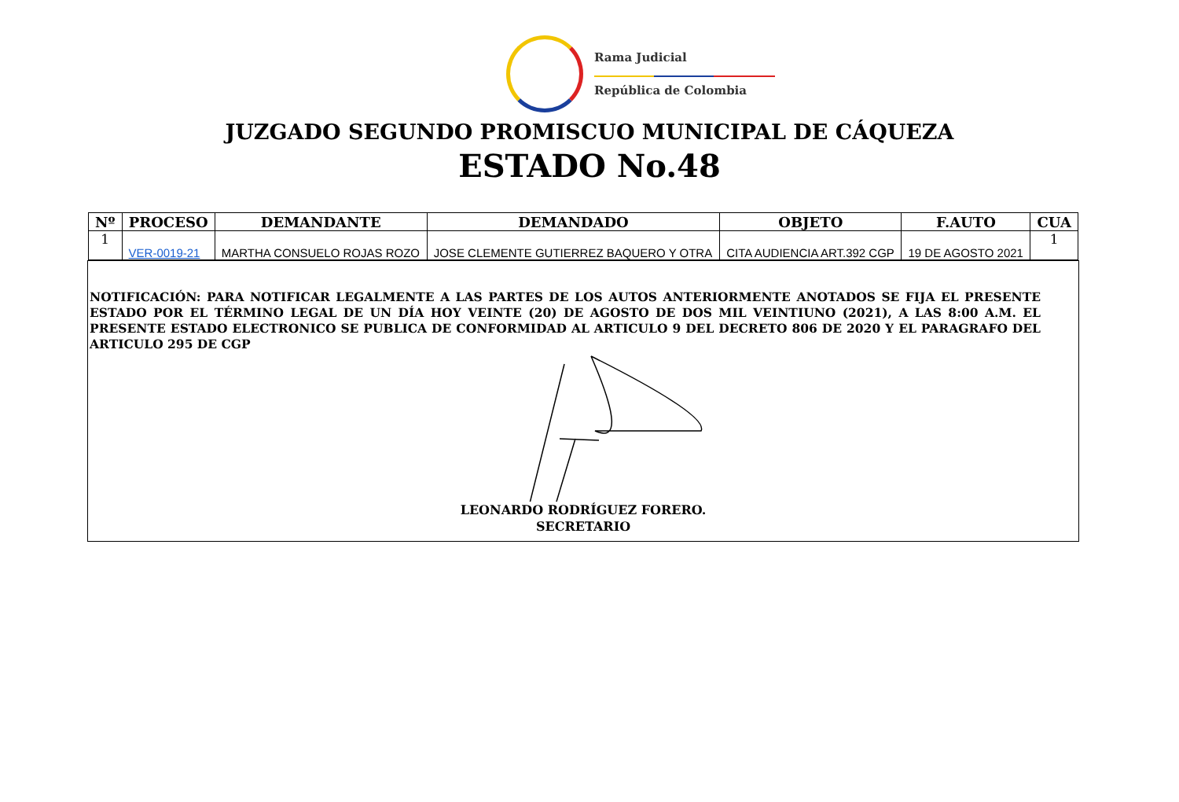Rama Judicial
República de Colombia
JUZGADO SEGUNDO PROMISCUO MUNICIPAL DE CÁQUEZA
ESTADO No.48
| Nº | PROCESO | DEMANDANTE | DEMANDADO | OBJETO | F.AUTO | CUA |
| --- | --- | --- | --- | --- | --- | --- |
| 1 | VER-0019-21 | MARTHA CONSUELO ROJAS ROZO | JOSE CLEMENTE GUTIERREZ BAQUERO Y OTRA | CITA AUDIENCIA ART.392 CGP | 19 DE AGOSTO 2021 | 1 |
NOTIFICACIÓN: PARA NOTIFICAR LEGALMENTE A LAS PARTES DE LOS AUTOS ANTERIORMENTE ANOTADOS SE FIJA EL PRESENTE ESTADO POR EL TÉRMINO LEGAL DE UN DÍA HOY VEINTE (20) DE AGOSTO DE DOS MIL VEINTIUNO (2021), A LAS 8:00 A.M. EL PRESENTE ESTADO ELECTRONICO SE PUBLICA DE CONFORMIDAD AL ARTICULO 9 DEL DECRETO 806 DE 2020 Y EL PARAGRAFO DEL ARTICULO 295 DE CGP
LEONARDO RODRÍGUEZ FORERO.
SECRETARIO